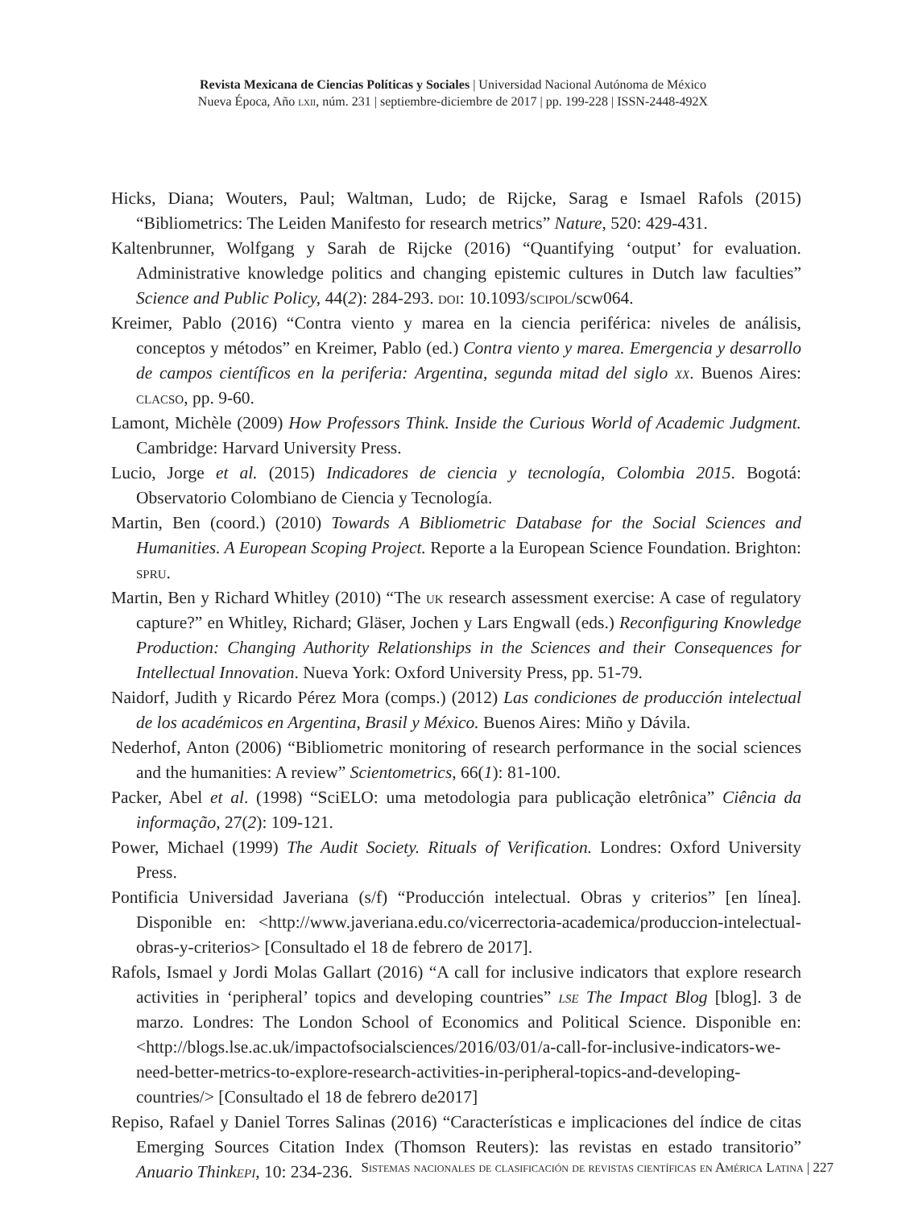Revista Mexicana de Ciencias Políticas y Sociales | Universidad Nacional Autónoma de México
Nueva Época, Año lxii, núm. 231 | septiembre-diciembre de 2017 | pp. 199-228 | ISSN-2448-492X
Hicks, Diana; Wouters, Paul; Waltman, Ludo; de Rijcke, Sarag e Ismael Rafols (2015) “Bibliometrics: The Leiden Manifesto for research metrics” Nature, 520: 429-431.
Kaltenbrunner, Wolfgang y Sarah de Rijcke (2016) “Quantifying ‘output’ for evaluation. Administrative knowledge politics and changing epistemic cultures in Dutch law faculties” Science and Public Policy, 44(2): 284-293. doi: 10.1093/scipol/scw064.
Kreimer, Pablo (2016) “Contra viento y marea en la ciencia periférica: niveles de análisis, conceptos y métodos” en Kreimer, Pablo (ed.) Contra viento y marea. Emergencia y desarrollo de campos científicos en la periferia: Argentina, segunda mitad del siglo xx. Buenos Aires: clacso, pp. 9-60.
Lamont, Michèle (2009) How Professors Think. Inside the Curious World of Academic Judgment. Cambridge: Harvard University Press.
Lucio, Jorge et al. (2015) Indicadores de ciencia y tecnología, Colombia 2015. Bogotá: Observatorio Colombiano de Ciencia y Tecnología.
Martin, Ben (coord.) (2010) Towards A Bibliometric Database for the Social Sciences and Humanities. A European Scoping Project. Reporte a la European Science Foundation. Brighton: spru.
Martin, Ben y Richard Whitley (2010) “The uk research assessment exercise: A case of regulatory capture?” en Whitley, Richard; Gläser, Jochen y Lars Engwall (eds.) Reconfiguring Knowledge Production: Changing Authority Relationships in the Sciences and their Consequences for Intellectual Innovation. Nueva York: Oxford University Press, pp. 51-79.
Naidorf, Judith y Ricardo Pérez Mora (comps.) (2012) Las condiciones de producción intelectual de los académicos en Argentina, Brasil y México. Buenos Aires: Miño y Dávila.
Nederhof, Anton (2006) “Bibliometric monitoring of research performance in the social sciences and the humanities: A review” Scientometrics, 66(1): 81-100.
Packer, Abel et al. (1998) “SciELO: uma metodologia para publicação eletrônica” Ciência da informação, 27(2): 109-121.
Power, Michael (1999) The Audit Society. Rituals of Verification. Londres: Oxford University Press.
Pontificia Universidad Javeriana (s/f) “Producción intelectual. Obras y criterios” [en línea]. Disponible en: <http://www.javeriana.edu.co/vicerrectoria-academica/produccion-intelectual-obras-y-criterios> [Consultado el 18 de febrero de 2017].
Rafols, Ismael y Jordi Molas Gallart (2016) “A call for inclusive indicators that explore research activities in ‘peripheral’ topics and developing countries” lse The Impact Blog [blog]. 3 de marzo. Londres: The London School of Economics and Political Science. Disponible en: <http://blogs.lse.ac.uk/impactofsocialsciences/2016/03/01/a-call-for-inclusive-indicators-we-need-better-metrics-to-explore-research-activities-in-peripheral-topics-and-developing-countries/> [Consultado el 18 de febrero de2017]
Repiso, Rafael y Daniel Torres Salinas (2016) “Características e implicaciones del índice de citas Emerging Sources Citation Index (Thomson Reuters): las revistas en estado transitorio” Anuario Thinkepi, 10: 234-236.
Sistemas nacionales de clasificación de revistas científicas en América Latina | 227